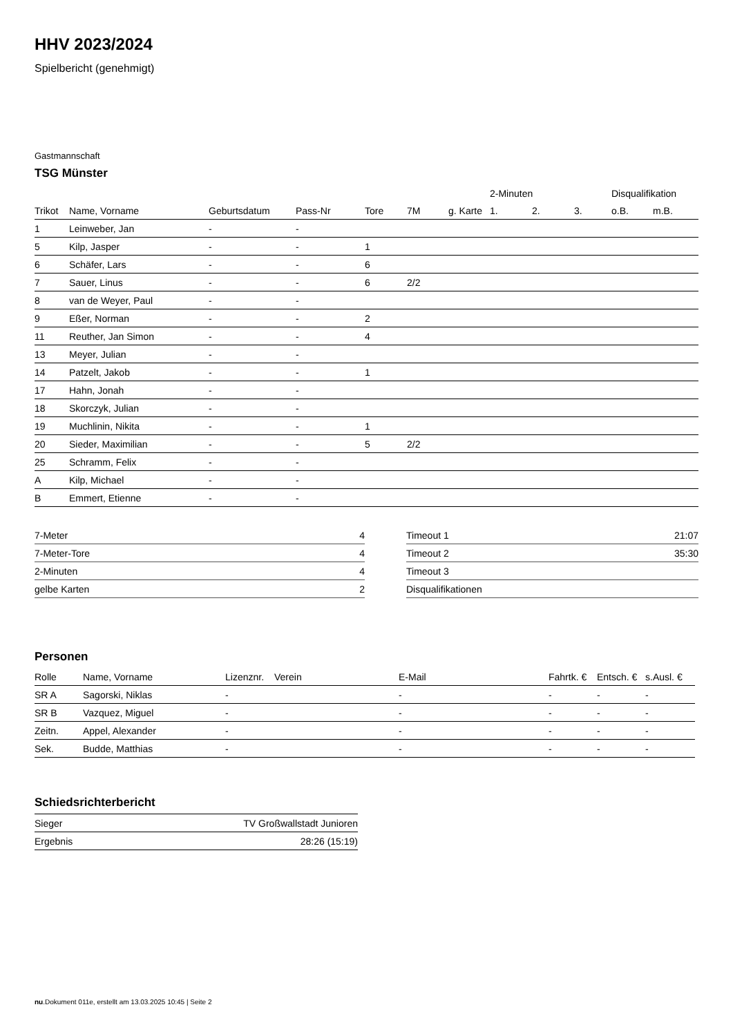HHV 2023/2024
Spielbericht (genehmigt)
Gastmannschaft
TSG Münster
| | | | | | | | 2-Minuten | | | Disqualifikation | |
| --- | --- | --- | --- | --- | --- | --- | --- | --- | --- | --- | --- |
| Trikot | Name, Vorname | Geburtsdatum | Pass-Nr | Tore | 7M | g. Karte | 1. | 2. | 3. | o.B. | m.B. |
| 1 | Leinweber, Jan | - | - | | | | | | | | |
| 5 | Kilp, Jasper | - | - | 1 | | | | | | | |
| 6 | Schäfer, Lars | - | - | 6 | | | | | | | |
| 7 | Sauer, Linus | - | - | 6 | 2/2 | | | | | | |
| 8 | van de Weyer, Paul | - | - | | | | | | | | |
| 9 | Eßer, Norman | - | - | 2 | | | | | | | |
| 11 | Reuther, Jan Simon | - | - | 4 | | | | | | | |
| 13 | Meyer, Julian | - | - | | | | | | | | |
| 14 | Patzelt, Jakob | - | - | 1 | | | | | | | |
| 17 | Hahn, Jonah | - | - | | | | | | | | |
| 18 | Skorczyk, Julian | - | - | | | | | | | | |
| 19 | Muchlinin, Nikita | - | - | 1 | | | | | | | |
| 20 | Sieder, Maximilian | - | - | 5 | 2/2 | | | | | | |
| 25 | Schramm, Felix | - | - | | | | | | | | |
| A | Kilp, Michael | - | - | | | | | | | | |
| B | Emmert, Etienne | - | - | | | | | | | | |
| 7-Meter | 4 |
| 7-Meter-Tore | 4 |
| 2-Minuten | 4 |
| gelbe Karten | 2 |
| Timeout 1 | 21:07 |
| Timeout 2 | 35:30 |
| Timeout 3 | |
| Disqualifikationen | |
Personen
| Rolle | Name, Vorname | Lizenznr. | Verein | E-Mail | Fahrtk. € | Entsch. € | s.Ausl. € |
| --- | --- | --- | --- | --- | --- | --- | --- |
| SR A | Sagorski, Niklas | - | | - | - | - | - |
| SR B | Vazquez, Miguel | - | | - | - | - | - |
| Zeitn. | Appel, Alexander | - | | - | - | - | - |
| Sek. | Budde, Matthias | - | | - | - | - | - |
Schiedsrichterbericht
| Sieger | TV Großwallstadt Junioren |
| Ergebnis | 28:26 (15:19) |
nu.Dokument 011e, erstellt am 13.03.2025 10:45 | Seite 2